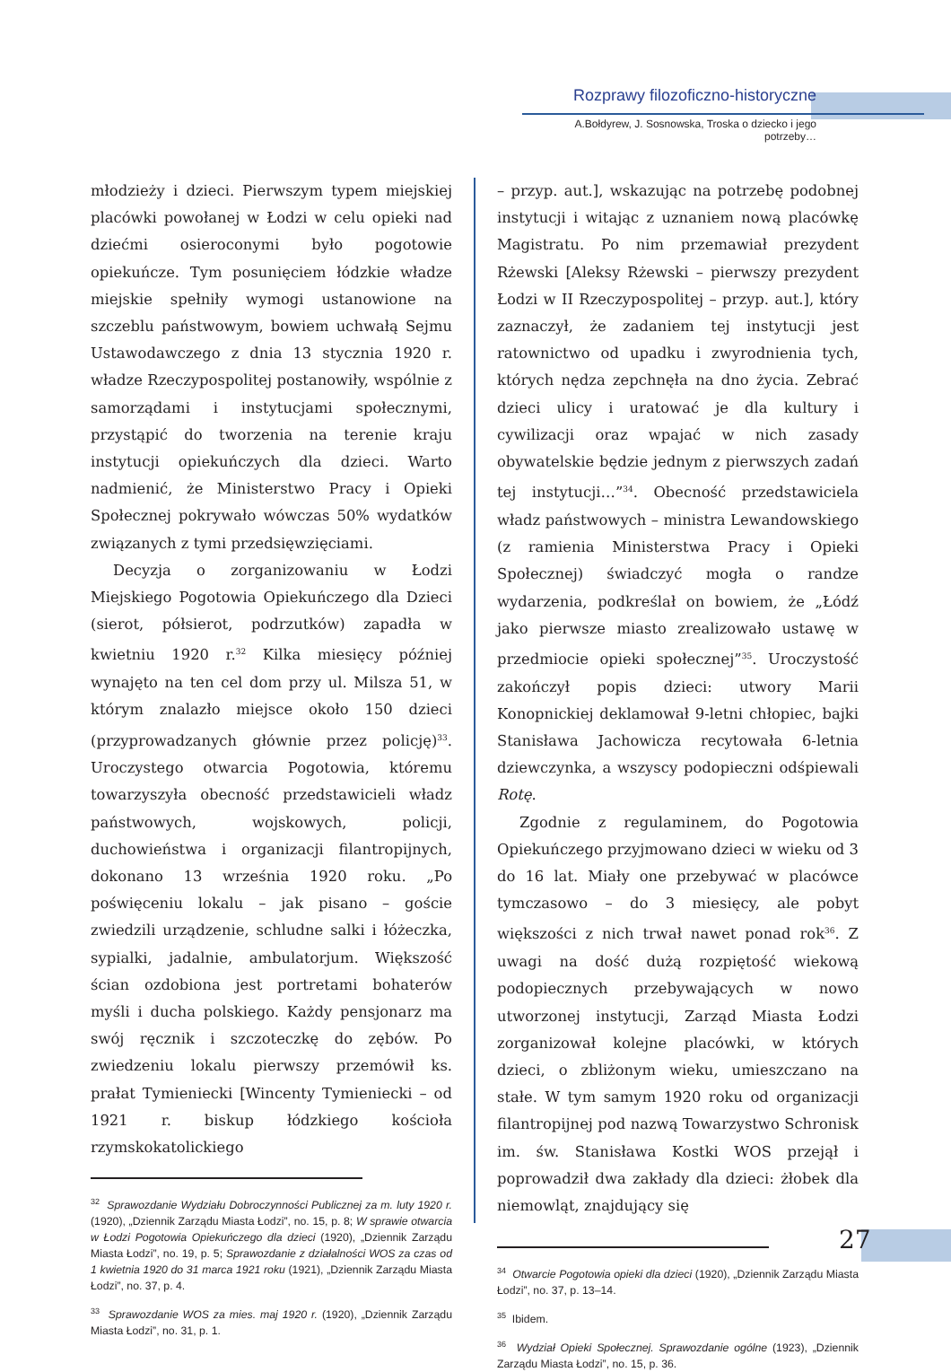Rozprawy filozoficzno-historyczne
A.Bołdyrew, J. Sosnowska, Troska o dziecko i jego potrzeby…
młodzieży i dzieci. Pierwszym typem miejskiej placówki powołanej w Łodzi w celu opieki nad dziećmi osieroconymi było pogotowie opiekuńcze. Tym posunięciem łódzkie władze miejskie spełniły wymogi ustanowione na szczeblu państwowym, bowiem uchwałą Sejmu Ustawodawczego z dnia 13 stycznia 1920 r. władze Rzeczypospolitej postanowiły, wspólnie z samorządami i instytucjami społecznymi, przystąpić do tworzenia na terenie kraju instytucji opiekuńczych dla dzieci. Warto nadmienić, że Ministerstwo Pracy i Opieki Społecznej pokrywało wówczas 50% wydatków związanych z tymi przedsięwzięciami.
Decyzja o zorganizowaniu w Łodzi Miejskiego Pogotowia Opiekuńczego dla Dzieci (sierot, półsierot, podrzutków) zapadła w kwietniu 1920 r.<sup>32</sup> Kilka miesięcy później wynajęto na ten cel dom przy ul. Milsza 51, w którym znalazło miejsce około 150 dzieci (przyprowadzanych głównie przez policję)<sup>33</sup>. Uroczystego otwarcia Pogotowia, któremu towarzyszyła obecność przedstawicieli władz państwowych, wojskowych, policji, duchowieństwa i organizacji filantropijnych, dokonano 13 września 1920 roku. „Po poświęceniu lokalu – jak pisano – goście zwiedzili urządzenie, schludne salki i łóżeczka, sypialki, jadalnie, ambulatorjum. Większość ścian ozdobiona jest portretami bohaterów myśli i ducha polskiego. Każdy pensjonarz ma swój ręcznik i szczoteczkę do zębów. Po zwiedzeniu lokalu pierwszy przemówił ks. prałat Tymieniecki [Wincenty Tymieniecki – od 1921 r. biskup łódzkiego kościoła rzymskokatolickiego
<sup>32</sup> Sprawozdanie Wydziału Dobroczynności Publicznej za m. luty 1920 r. (1920), „Dziennik Zarządu Miasta Łodzi”, no. 15, p. 8; W sprawie otwarcia w Łodzi Pogotowia Opiekuńczego dla dzieci (1920), „Dziennik Zarządu Miasta Łodzi”, no. 19, p. 5; Sprawozdanie z działalności WOS za czas od 1 kwietnia 1920 do 31 marca 1921 roku (1921), „Dziennik Zarządu Miasta Łodzi”, no. 37, p. 4.
<sup>33</sup> Sprawozdanie WOS za mies. maj 1920 r. (1920), „Dziennik Zarządu Miasta Łodzi”, no. 31, p. 1.
– przyp. aut.], wskazując na potrzebę podobnej instytucji i witając z uznaniem nową placówkę Magistratu. Po nim przemawiał prezydent Rżewski [Aleksy Rżewski – pierwszy prezydent Łodzi w II Rzeczypospolitej – przyp. aut.], który zaznaczył, że zadaniem tej instytucji jest ratownictwo od upadku i zwyrodnienia tych, których nędza zepchnęła na dno życia. Zebrać dzieci ulicy i uratować je dla kultury i cywilizacji oraz wpajać w nich zasady obywatelskie będzie jednym z pierwszych zadań tej instytucji…”<sup>34</sup>. Obecność przedstawiciela władz państwowych – ministra Lewandowskiego (z ramienia Ministerstwa Pracy i Opieki Społecznej) świadczyć mogła o randze wydarzenia, podkreślał on bowiem, że „Łódź jako pierwsze miasto zrealizowało ustawę w przedmiocie opieki społecznej”<sup>35</sup>. Uroczystość zakończył popis dzieci: utwory Marii Konopnickiej deklamował 9-letni chłopiec, bajki Stanisława Jachowicza recytowała 6-letnia dziewczynka, a wszyscy podopieczni odśpiewali Rotę.
Zgodnie z regulaminem, do Pogotowia Opiekuńczego przyjmowano dzieci w wieku od 3 do 16 lat. Miały one przebywać w placówce tymczasowo – do 3 miesięcy, ale pobyt większości z nich trwał nawet ponad rok<sup>36</sup>. Z uwagi na dość dużą rozpiętość wiekową podopiecznych przebywających w nowo utworzonej instytucji, Zarząd Miasta Łodzi zorganizował kolejne placówki, w których dzieci, o zbliżonym wieku, umieszczano na stałe. W tym samym 1920 roku od organizacji filantropijnej pod nazwą Towarzystwo Schronisk im. św. Stanisława Kostki WOS przejął i poprowadził dwa zakłady dla dzieci: żłobek dla niemowląt, znajdujący się
<sup>34</sup> Otwarcie Pogotowia opieki dla dzieci (1920), „Dziennik Zarządu Miasta Łodzi”, no. 37, p. 13–14.
<sup>35</sup> Ibidem.
<sup>36</sup> Wydział Opieki Społecznej. Sprawozdanie ogólne (1923), „Dziennik Zarządu Miasta Łodzi”, no. 15, p. 36.
27